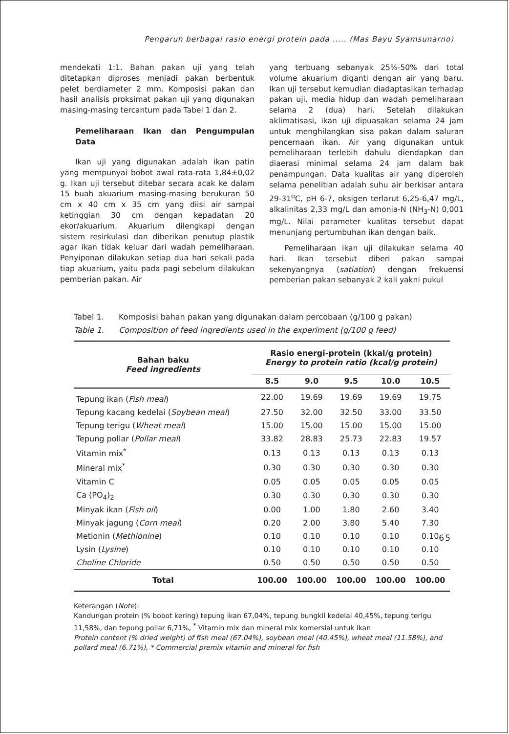Pengaruh berbagai rasio energi protein pada ..... (Mas Bayu Syamsunarno)
mendekati 1:1. Bahan pakan uji yang telah ditetapkan diproses menjadi pakan berbentuk pelet berdiameter 2 mm. Komposisi pakan dan hasil analisis proksimat pakan uji yang digunakan masing-masing tercantum pada Tabel 1 dan 2.
Pemeliharaan Ikan dan Pengumpulan Data
Ikan uji yang digunakan adalah ikan patin yang mempunyai bobot awal rata-rata 1,84±0,02 g. Ikan uji tersebut ditebar secara acak ke dalam 15 buah akuarium masing-masing berukuran 50 cm x 40 cm x 35 cm yang diisi air sampai ketinggian 30 cm dengan kepadatan 20 ekor/akuarium. Akuarium dilengkapi dengan sistem resirkulasi dan diberikan penutup plastik agar ikan tidak keluar dari wadah pemeliharaan. Penyiponan dilakukan setiap dua hari sekali pada tiap akuarium, yaitu pada pagi sebelum dilakukan pemberian pakan. Air
yang terbuang sebanyak 25%-50% dari total volume akuarium diganti dengan air yang baru. Ikan uji tersebut kemudian diadaptasikan terhadap pakan uji, media hidup dan wadah pemeliharaan selama 2 (dua) hari. Setelah dilakukan aklimatisasi, ikan uji dipuasakan selama 24 jam untuk menghilangkan sisa pakan dalam saluran pencernaan ikan. Air yang digunakan untuk pemeliharaan terlebih dahulu diendapkan dan diaerasi minimal selama 24 jam dalam bak penampungan. Data kualitas air yang diperoleh selama penelitian adalah suhu air berkisar antara 29-31<sup>o</sup>C, pH 6-7, oksigen terlarut 6,25-6,47 mg/L, alkalinitas 2,33 mg/L dan amonia-N (NH<sub>3</sub>-N) 0,001 mg/L. Nilai parameter kualitas tersebut dapat menunjang pertumbuhan ikan dengan baik.
Pemeliharaan ikan uji dilakukan selama 40 hari. Ikan tersebut diberi pakan sampai sekenyangnya (satiation) dengan frekuensi pemberian pakan sebanyak 2 kali yakni pukul
Tabel 1. Komposisi bahan pakan yang digunakan dalam percobaan (g/100 g pakan)
Table 1. Composition of feed ingredients used in the experiment (g/100 g feed)
| Bahan baku Feed ingredients | Rasio energi-protein (kkal/g protein) Energy to protein ratio (kcal/g protein) | | | | |
| --- | --- | --- | --- | --- | --- |
| | 8.5 | 9.0 | 9.5 | 10.0 | 10.5 |
| Tepung ikan ( Fish meal ) | 22.00 | 19.69 | 19.69 | 19.69 | 19.75 |
| Tepung kacang kedelai ( Soybean meal ) | 27.50 | 32.00 | 32.50 | 33.00 | 33.50 |
| Tepung terigu ( Wheat meal ) | 15.00 | 15.00 | 15.00 | 15.00 | 15.00 |
| Tepung pollar ( Pollar meal ) | 33.82 | 28.83 | 25.73 | 22.83 | 19.57 |
| Vitamin mix<sup>*</sup> | 0.13 | 0.13 | 0.13 | 0.13 | 0.13 |
| Mineral mix<sup>*</sup> | 0.30 | 0.30 | 0.30 | 0.30 | 0.30 |
| Vitamin C | 0.05 | 0.05 | 0.05 | 0.05 | 0.05 |
| Ca (PO<sub>4</sub>)<sub>2</sub> | 0.30 | 0.30 | 0.30 | 0.30 | 0.30 |
| Minyak ikan ( Fish oil ) | 0.00 | 1.00 | 1.80 | 2.60 | 3.40 |
| Minyak jagung ( Corn meal ) | 0.20 | 2.00 | 3.80 | 5.40 | 7.30 |
| Metionin ( Methionine ) | 0.10 | 0.10 | 0.10 | 0.10 | 0.10 |
| Lysin ( Lysine ) | 0.10 | 0.10 | 0.10 | 0.10 | 0.10 |
| Choline Chloride | 0.50 | 0.50 | 0.50 | 0.50 | 0.50 |
| Total | 100.00 | 100.00 | 100.00 | 100.00 | 100.00 |
Keterangan (Note):
Kandungan protein (% bobot kering) tepung ikan 67,04%, tepung bungkil kedelai 40,45%, tepung terigu 11,58%, dan tepung pollar 6,71%, <sup>*</sup> Vitamin mix dan mineral mix komersial untuk ikan
Protein content (% dried weight) of fish meal (67.04%), soybean meal (40.45%), wheat meal (11.58%), and pollard meal (6.71%), * Commercial premix vitamin and mineral for fish
65